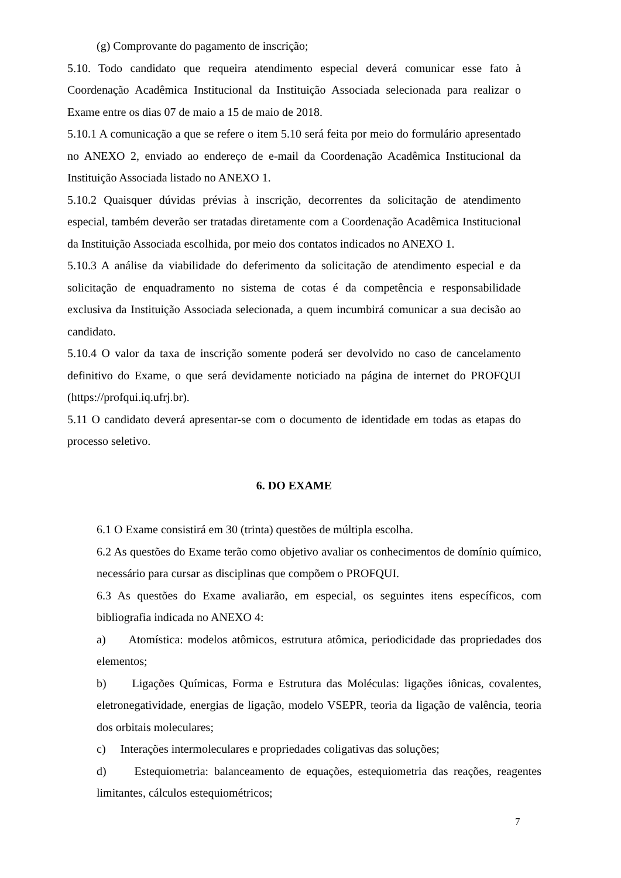(g) Comprovante do pagamento de inscrição;
5.10. Todo candidato que requeira atendimento especial deverá comunicar esse fato à Coordenação Acadêmica Institucional da Instituição Associada selecionada para realizar o Exame entre os dias 07 de maio a 15 de maio de 2018.
5.10.1 A comunicação a que se refere o item 5.10 será feita por meio do formulário apresentado no ANEXO 2, enviado ao endereço de e-mail da Coordenação Acadêmica Institucional da Instituição Associada listado no ANEXO 1.
5.10.2 Quaisquer dúvidas prévias à inscrição, decorrentes da solicitação de atendimento especial, também deverão ser tratadas diretamente com a Coordenação Acadêmica Institucional da Instituição Associada escolhida, por meio dos contatos indicados no ANEXO 1.
5.10.3 A análise da viabilidade do deferimento da solicitação de atendimento especial e da solicitação de enquadramento no sistema de cotas é da competência e responsabilidade exclusiva da Instituição Associada selecionada, a quem incumbirá comunicar a sua decisão ao candidato.
5.10.4 O valor da taxa de inscrição somente poderá ser devolvido no caso de cancelamento definitivo do Exame, o que será devidamente noticiado na página de internet do PROFQUI (https://profqui.iq.ufrj.br).
5.11 O candidato deverá apresentar-se com o documento de identidade em todas as etapas do processo seletivo.
6. DO EXAME
6.1 O Exame consistirá em 30 (trinta) questões de múltipla escolha.
6.2 As questões do Exame terão como objetivo avaliar os conhecimentos de domínio químico, necessário para cursar as disciplinas que compõem o PROFQUI.
6.3 As questões do Exame avaliarão, em especial, os seguintes itens específicos, com bibliografia indicada no ANEXO 4:
a) Atomística: modelos atômicos, estrutura atômica, periodicidade das propriedades dos elementos;
b) Ligações Químicas, Forma e Estrutura das Moléculas: ligações iônicas, covalentes, eletronegatividade, energias de ligação, modelo VSEPR, teoria da ligação de valência, teoria dos orbitais moleculares;
c) Interações intermoleculares e propriedades coligativas das soluções;
d) Estequiometria: balanceamento de equações, estequiometria das reações, reagentes limitantes, cálculos estequiométricos;
7